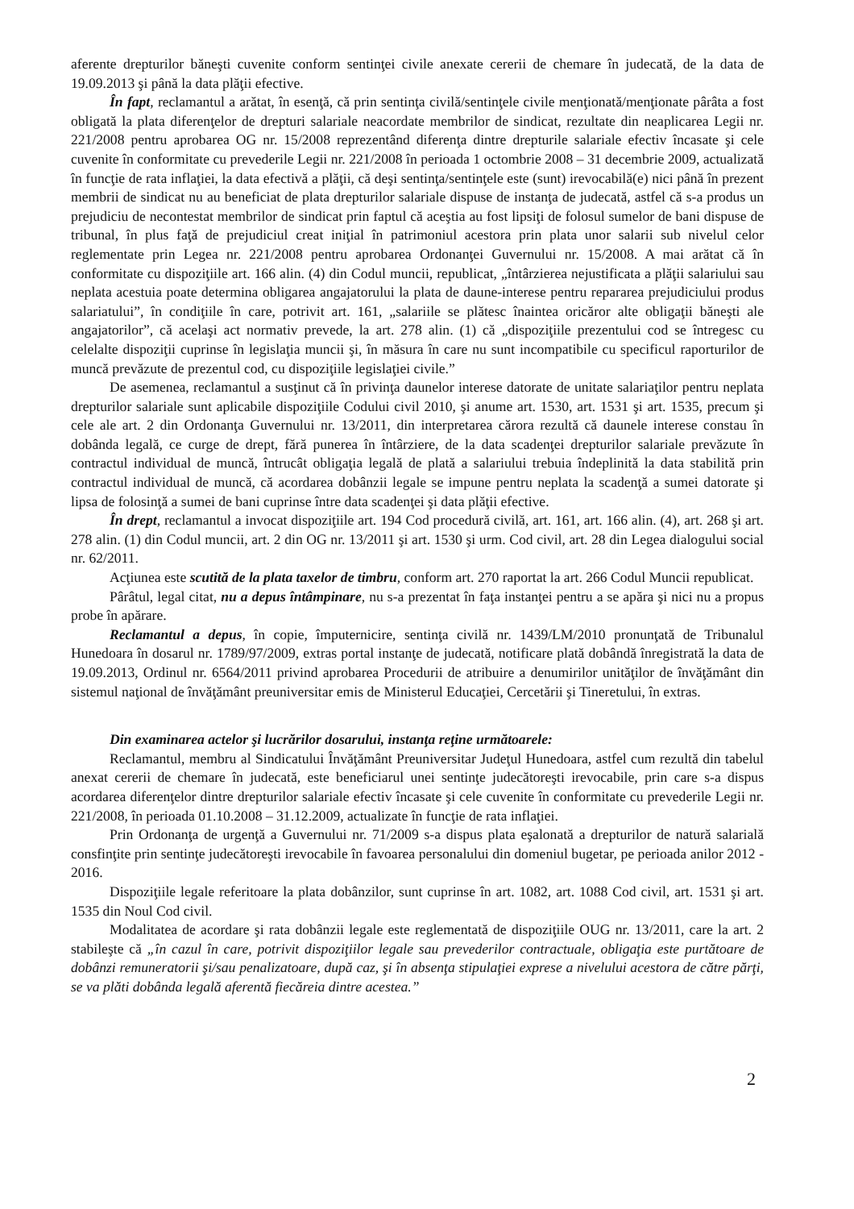aferente drepturilor băneşti cuvenite conform sentinţei civile anexate cererii de chemare în judecată, de la data de 19.09.2013 şi până la data plăţii efective.
În fapt, reclamantul a arătat, în esenţă, că prin sentinţa civilă/sentinţele civile menţionată/menţionate pârâta a fost obligată la plata diferenţelor de drepturi salariale neacordate membrilor de sindicat, rezultate din neaplicarea Legii nr. 221/2008 pentru aprobarea OG nr. 15/2008 reprezentând diferenţa dintre drepturile salariale efectiv încasate şi cele cuvenite în conformitate cu prevederile Legii nr. 221/2008 în perioada 1 octombrie 2008 – 31 decembrie 2009, actualizată în funcţie de rata inflaţiei, la data efectivă a plăţii, că deşi sentinţa/sentinţele este (sunt) irevocabilă(e) nici până în prezent membrii de sindicat nu au beneficiat de plata drepturilor salariale dispuse de instanţa de judecată, astfel că s-a produs un prejudiciu de necontestat membrilor de sindicat prin faptul că aceştia au fost lipsiţi de folosul sumelor de bani dispuse de tribunal, în plus faţă de prejudiciul creat iniţial în patrimoniul acestora prin plata unor salarii sub nivelul celor reglementate prin Legea nr. 221/2008 pentru aprobarea Ordonanţei Guvernului nr. 15/2008. A mai arătat că în conformitate cu dispoziţiile art. 166 alin. (4) din Codul muncii, republicat, „întârzierea nejustificata a plăţii salariului sau neplata acestuia poate determina obligarea angajatorului la plata de daune-interese pentru repararea prejudiciului produs salariatului”, în condiţiile în care, potrivit art. 161, „salariile se plătesc înaintea oricăror alte obligaţii băneşti ale angajatorilor”, că acelaşi act normativ prevede, la art. 278 alin. (1) că „dispoziţiile prezentului cod se întregesc cu celelalte dispoziţii cuprinse în legislaţia muncii şi, în măsura în care nu sunt incompatibile cu specificul raporturilor de muncă prevăzute de prezentul cod, cu dispoziţiile legislaţiei civile.”
De asemenea, reclamantul a susţinut că în privinţa daunelor interese datorate de unitate salariaţilor pentru neplata drepturilor salariale sunt aplicabile dispoziţiile Codului civil 2010, şi anume art. 1530, art. 1531 şi art. 1535, precum şi cele ale art. 2 din Ordonanţa Guvernului nr. 13/2011, din interpretarea cărora rezultă că daunele interese constau în dobânda legală, ce curge de drept, fără punerea în întârziere, de la data scadenţei drepturilor salariale prevăzute în contractul individual de muncă, întrucât obligaţia legală de plată a salariului trebuia îndeplinită la data stabilită prin contractul individual de muncă, că acordarea dobânzii legale se impune pentru neplata la scadenţă a sumei datorate şi lipsa de folosinţă a sumei de bani cuprinse între data scadenţei şi data plăţii efective.
În drept, reclamantul a invocat dispoziţiile art. 194 Cod procedură civilă, art. 161, art. 166 alin. (4), art. 268 şi art. 278 alin. (1) din Codul muncii, art. 2 din OG nr. 13/2011 şi art. 1530 şi urm. Cod civil, art. 28 din Legea dialogului social nr. 62/2011.
Acţiunea este scutită de la plata taxelor de timbru, conform art. 270 raportat la art. 266 Codul Muncii republicat.
Pârâtul, legal citat, nu a depus întâmpinare, nu s-a prezentat în faţa instanţei pentru a se apăra şi nici nu a propus probe în apărare.
Reclamantul a depus, în copie, împuternicire, sentinţa civilă nr. 1439/LM/2010 pronunţată de Tribunalul Hunedoara în dosarul nr. 1789/97/2009, extras portal instanţe de judecată, notificare plată dobândă înregistrată la data de 19.09.2013, Ordinul nr. 6564/2011 privind aprobarea Procedurii de atribuire a denumirilor unităţilor de învăţământ din sistemul naţional de învăţământ preuniversitar emis de Ministerul Educaţiei, Cercetării şi Tineretului, în extras.
Din examinarea actelor şi lucrărilor dosarului, instanţa reţine următoarele:
Reclamantul, membru al Sindicatului Învăţământ Preuniversitar Judeţul Hunedoara, astfel cum rezultă din tabelul anexat cererii de chemare în judecată, este beneficiarul unei sentinţe judecătoreşti irevocabile, prin care s-a dispus acordarea diferenţelor dintre drepturilor salariale efectiv încasate şi cele cuvenite în conformitate cu prevederile Legii nr. 221/2008, în perioada 01.10.2008 – 31.12.2009, actualizate în funcţie de rata inflaţiei.
Prin Ordonanţa de urgenţă a Guvernului nr. 71/2009 s-a dispus plata eşalonată a drepturilor de natură salarială consfinţite prin sentinţe judecătoreşti irevocabile în favoarea personalului din domeniul bugetar, pe perioada anilor 2012 - 2016.
Dispoziţiile legale referitoare la plata dobânzilor, sunt cuprinse în art. 1082, art. 1088 Cod civil, art. 1531 şi art. 1535 din Noul Cod civil.
Modalitatea de acordare şi rata dobânzii legale este reglementată de dispoziţiile OUG nr. 13/2011, care la art. 2 stabileşte că „în cazul în care, potrivit dispoziţiilor legale sau prevederilor contractuale, obligaţia este purtătoare de dobânzi remuneratorii şi/sau penalizatoare, după caz, şi în absenţa stipulaţiei exprese a nivelului acestora de către părţi, se va plăti dobânda legală aferentă fiecăreia dintre acestea.”
2